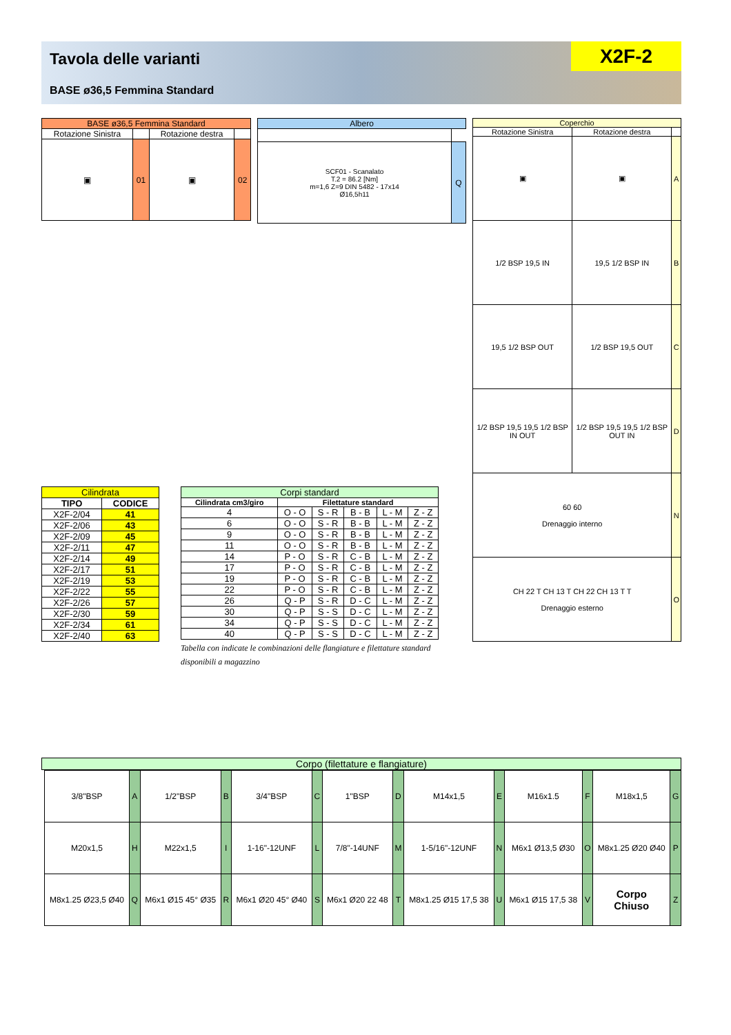Tavola delle varianti
BASE ø36,5 Femmina Standard
X2F-2
| BASE ø36,5 Femmina Standard | | | |
| --- | --- | --- | --- |
| Rotazione Sinistra | | Rotazione destra | |
| ▣ | 01 | ▣ | 02 |
| Albero | |
| --- | --- |
| SCF01 - Scanalato T.2 = 86.2 [Nm] m=1,6 Z=9 DIN 5482 - 17x14 Ø16,5h11 | Q |
| Coperchio | | |
| --- | --- | --- |
| Rotazione Sinistra | Rotazione destra | |
| ▣ | ▣ | A |
| 1/2 BSP 19,5 IN | 19,5 1/2 BSP IN | B |
| 19,5 1/2 BSP OUT | 1/2 BSP 19,5 OUT | C |
| 1/2 BSP 19,5 19,5 1/2 BSP IN OUT | 1/2 BSP 19,5 19,5 1/2 BSP OUT IN | D |
| 60 60 Drenaggio interno | | N |
| CH 22 T CH 13 T CH 22 CH 13 T T Drenaggio esterno | | O |
| Cilindrata | |
| --- | --- |
| TIPO | CODICE |
| X2F-2/04 | 41 |
| X2F-2/06 | 43 |
| X2F-2/09 | 45 |
| X2F-2/11 | 47 |
| X2F-2/14 | 49 |
| X2F-2/17 | 51 |
| X2F-2/19 | 53 |
| X2F-2/22 | 55 |
| X2F-2/26 | 57 |
| X2F-2/30 | 59 |
| X2F-2/34 | 61 |
| X2F-2/40 | 63 |
| Corpi standard | | | | | |
| --- | --- | --- | --- | --- | --- |
| Cilindrata cm3/giro | Filettature standard | | | | |
| 4 | O - O | S - R | B - B | L - M | Z - Z |
| 6 | O - O | S - R | B - B | L - M | Z - Z |
| 9 | O - O | S - R | B - B | L - M | Z - Z |
| 11 | O - O | S - R | B - B | L - M | Z - Z |
| 14 | P - O | S - R | C - B | L - M | Z - Z |
| 17 | P - O | S - R | C - B | L - M | Z - Z |
| 19 | P - O | S - R | C - B | L - M | Z - Z |
| 22 | P - O | S - R | C - B | L - M | Z - Z |
| 26 | Q - P | S - R | D - C | L - M | Z - Z |
| 30 | Q - P | S - S | D - C | L - M | Z - Z |
| 34 | Q - P | S - S | D - C | L - M | Z - Z |
| 40 | Q - P | S - S | D - C | L - M | Z - Z |
Tabella con indicate le combinazioni delle flangiature e filettature standard disponibili a magazzino
Corpo (filettature e flangiature)
| 3/8"BSP | A | 1/2"BSP | B | 3/4"BSP | C | 1"BSP | D | M14x1,5 | E | M16x1.5 | F | M18x1,5 | G |
| M20x1,5 | H | M22x1,5 | I | 1-16"-12UNF | L | 7/8"-14UNF | M | 1-5/16"-12UNF | N | M6x1 Ø13,5 Ø30 | O | M8x1.25 Ø20 Ø40 | P |
| M8x1.25 Ø23,5 Ø40 | Q | M6x1 Ø15 45° Ø35 | R | M6x1 Ø20 45° Ø40 | S | M6x1 Ø20 22 48 | T | M8x1.25 Ø15 17,5 38 | U | M6x1 Ø15 17,5 38 | V | Corpo Chiuso | Z |